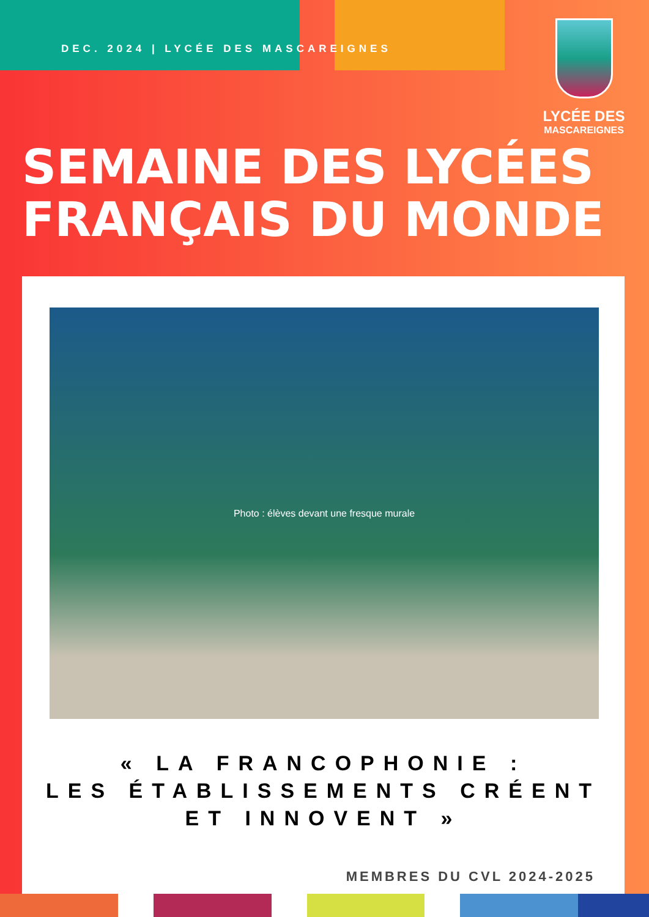DEC. 2024 | LYCÉE DES MASCAREIGNES
LYCÉE DES
MASCAREIGNES
SEMAINE DES LYCÉES
FRANÇAIS DU MONDE
Photo : élèves devant une fresque murale
« LA FRANCOPHONIE :
LES ÉTABLISSEMENTS CRÉENT
ET INNOVENT »
MEMBRES DU CVL 2024-2025